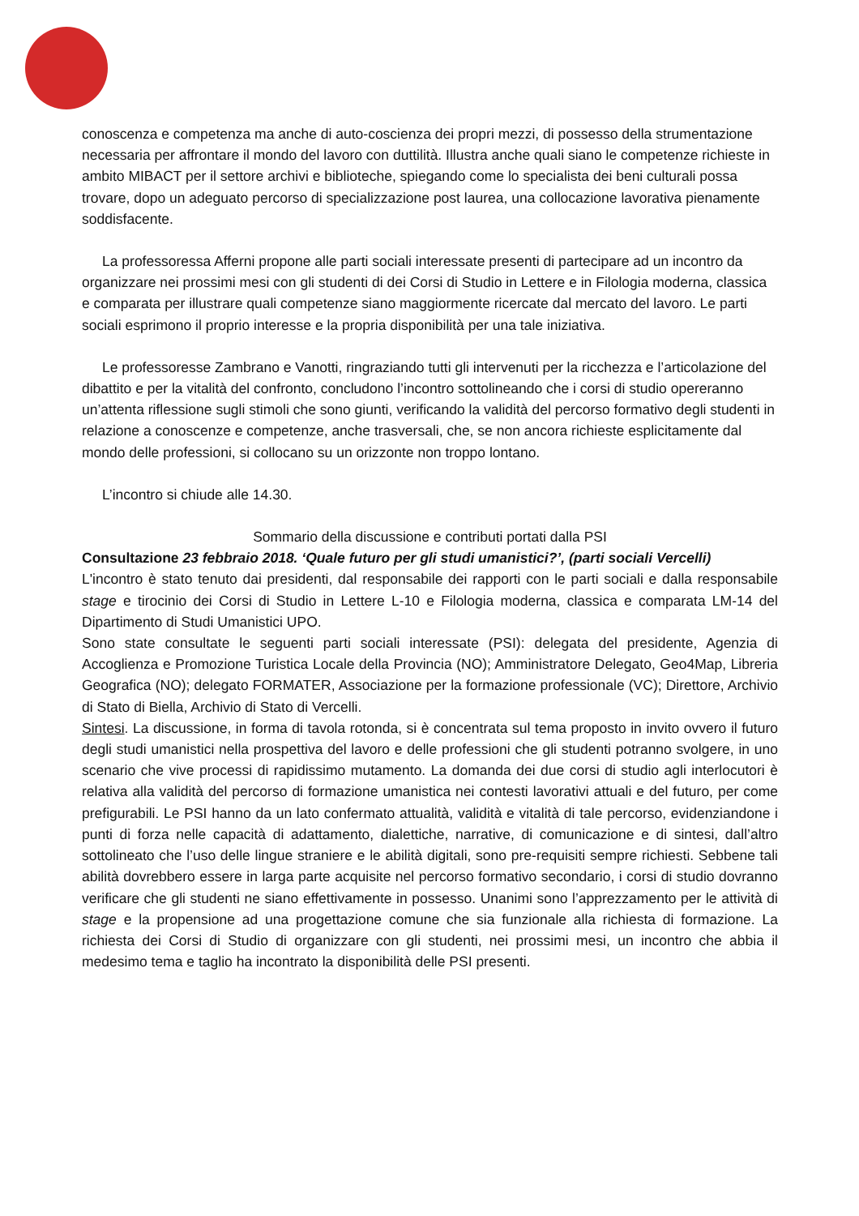conoscenza e competenza ma anche di auto-coscienza dei propri mezzi, di possesso della strumentazione necessaria per affrontare il mondo del lavoro con duttilità. Illustra anche quali siano le competenze richieste in ambito MIBACT per il settore archivi e biblioteche, spiegando come lo specialista dei beni culturali possa trovare, dopo un adeguato percorso di specializzazione post laurea, una collocazione lavorativa pienamente soddisfacente.
La professoressa Afferni propone alle parti sociali interessate presenti di partecipare ad un incontro da organizzare nei prossimi mesi con gli studenti di dei Corsi di Studio in Lettere e in Filologia moderna, classica e comparata per illustrare quali competenze siano maggiormente ricercate dal mercato del lavoro. Le parti sociali esprimono il proprio interesse e la propria disponibilità per una tale iniziativa.
Le professoresse Zambrano e Vanotti, ringraziando tutti gli intervenuti per la ricchezza e l’articolazione del dibattito e per la vitalità del confronto, concludono l’incontro sottolineando che i corsi di studio opereranno un’attenta riflessione sugli stimoli che sono giunti, verificando la validità del percorso formativo degli studenti in relazione a conoscenze e competenze, anche trasversali, che, se non ancora richieste esplicitamente dal mondo delle professioni, si collocano su un orizzonte non troppo lontano.
L’incontro si chiude alle 14.30.
Sommario della discussione e contributi portati dalla PSI
Consultazione 23 febbraio 2018. ‘Quale futuro per gli studi umanistici?’, (parti sociali Vercelli)
L'incontro è stato tenuto dai presidenti, dal responsabile dei rapporti con le parti sociali e dalla responsabile stage e tirocinio dei Corsi di Studio in Lettere L-10 e Filologia moderna, classica e comparata LM-14 del Dipartimento di Studi Umanistici UPO.
Sono state consultate le seguenti parti sociali interessate (PSI): delegata del presidente, Agenzia di Accoglienza e Promozione Turistica Locale della Provincia (NO); Amministratore Delegato, Geo4Map, Libreria Geografica (NO); delegato FORMATER, Associazione per la formazione professionale (VC); Direttore, Archivio di Stato di Biella, Archivio di Stato di Vercelli.
Sintesi. La discussione, in forma di tavola rotonda, si è concentrata sul tema proposto in invito ovvero il futuro degli studi umanistici nella prospettiva del lavoro e delle professioni che gli studenti potranno svolgere, in uno scenario che vive processi di rapidissimo mutamento. La domanda dei due corsi di studio agli interlocutori è relativa alla validità del percorso di formazione umanistica nei contesti lavorativi attuali e del futuro, per come prefigurabili. Le PSI hanno da un lato confermato attualità, validità e vitalità di tale percorso, evidenziandone i punti di forza nelle capacità di adattamento, dialettiche, narrative, di comunicazione e di sintesi, dall’altro sottolineato che l’uso delle lingue straniere e le abilità digitali, sono pre-requisiti sempre richiesti. Sebbene tali abilità dovrebbero essere in larga parte acquisite nel percorso formativo secondario, i corsi di studio dovranno verificare che gli studenti ne siano effettivamente in possesso. Unanimi sono l’apprezzamento per le attività di stage e la propensione ad una progettazione comune che sia funzionale alla richiesta di formazione. La richiesta dei Corsi di Studio di organizzare con gli studenti, nei prossimi mesi, un incontro che abbia il medesimo tema e taglio ha incontrato la disponibilità delle PSI presenti.